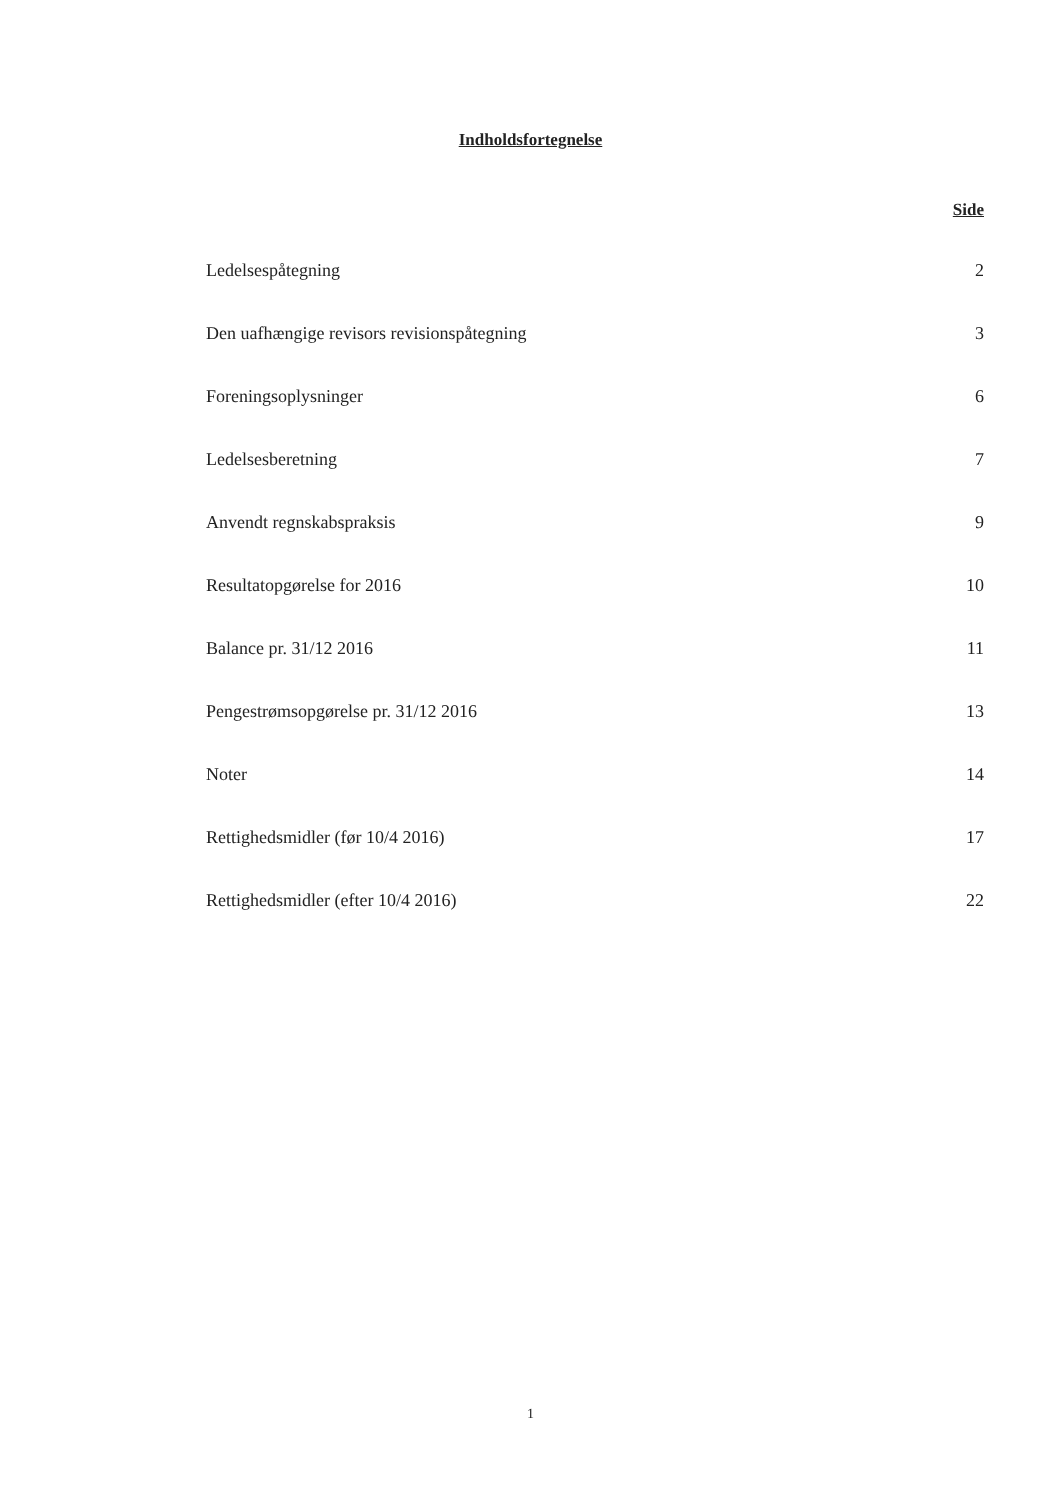Indholdsfortegnelse
Side
Ledelsespåtegning 2
Den uafhængige revisors revisionspåtegning 3
Foreningsoplysninger 6
Ledelsesberetning 7
Anvendt regnskabspraksis 9
Resultatopgørelse for 2016 10
Balance pr. 31/12 2016 11
Pengestrømsopgørelse pr. 31/12 2016 13
Noter 14
Rettighedsmidler (før 10/4 2016) 17
Rettighedsmidler (efter 10/4 2016) 22
1